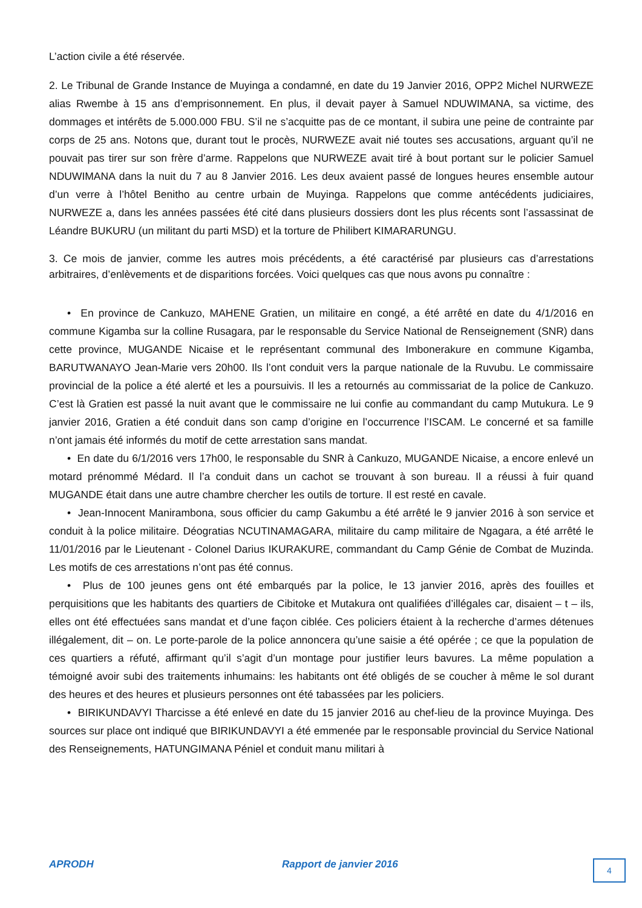L’action civile a été réservée.
2. Le Tribunal de Grande Instance de Muyinga a condamné, en date du 19 Janvier 2016, OPP2 Michel NURWEZE alias Rwembe à 15 ans d’emprisonnement. En plus, il devait payer à Samuel NDUWIMANA, sa victime, des dommages et intérêts de 5.000.000 FBU. S’il ne s’acquitte pas de ce montant, il subira une peine de contrainte par corps de 25 ans. Notons que, durant tout le procès, NURWEZE avait nié toutes ses accusations, arguant qu’il ne pouvait pas tirer sur son frère d’arme. Rappelons que NURWEZE avait tiré à bout portant sur le policier Samuel NDUWIMANA dans la nuit du 7 au 8 Janvier 2016. Les deux avaient passé de longues heures ensemble autour d’un verre à l’hôtel Benitho au centre urbain de Muyinga. Rappelons que comme antécédents judiciaires, NURWEZE a, dans les années passées été cité dans plusieurs dossiers dont les plus récents sont l’assassinat de Léandre BUKURU (un militant du parti MSD) et la torture de Philibert KIMARARUNGU.
3. Ce mois de janvier, comme les autres mois précédents, a été caractérisé par plusieurs cas d’arrestations arbitraires, d’enlèvements et de disparitions forcées. Voici quelques cas que nous avons pu connaître :
• En province de Cankuzo, MAHENE Gratien, un militaire en congé, a été arrêté en date du 4/1/2016 en commune Kigamba sur la colline Rusagara, par le responsable du Service National de Renseignement (SNR) dans cette province, MUGANDE Nicaise et le représentant communal des Imbonerakure en commune Kigamba, BARUTWANAYO Jean-Marie vers 20h00. Ils l’ont conduit vers la parque nationale de la Ruvubu. Le commissaire provincial de la police a été alerté et les a poursuivis. Il les a retournés au commissariat de la police de Cankuzo. C’est là Gratien est passé la nuit avant que le commissaire ne lui confie au commandant du camp Mutukura. Le 9 janvier 2016, Gratien a été conduit dans son camp d’origine en l’occurrence l’ISCAM. Le concerné et sa famille n’ont jamais été informés du motif de cette arrestation sans mandat.
• En date du 6/1/2016 vers 17h00, le responsable du SNR à Cankuzo, MUGANDE Nicaise, a encore enlevé un motard prénommé Médard. Il l’a conduit dans un cachot se trouvant à son bureau. Il a réussi à fuir quand MUGANDE était dans une autre chambre chercher les outils de torture. Il est resté en cavale.
• Jean-Innocent Manirambona, sous officier du camp Gakumbu a été arrêté le 9 janvier 2016 à son service et conduit à la police militaire. Déogratias NCUTINAMAGARA, militaire du camp militaire de Ngagara, a été arrêté le 11/01/2016 par le Lieutenant - Colonel Darius IKURAKURE, commandant du Camp Génie de Combat de Muzinda. Les motifs de ces arrestations n’ont pas été connus.
• Plus de 100 jeunes gens ont été embarqués par la police, le 13 janvier 2016, après des fouilles et perquisitions que les habitants des quartiers de Cibitoke et Mutakura ont qualifiées d’illégales car, disaient – t – ils, elles ont été effectuées sans mandat et d’une façon ciblée. Ces policiers étaient à la recherche d’armes détenues illégalement, dit – on. Le porte-parole de la police annoncera qu’une saisie a été opérée ; ce que la population de ces quartiers a réfuté, affirmant qu’il s’agit d’un montage pour justifier leurs bavures. La même population a témoigné avoir subi des traitements inhumains: les habitants ont été obligés de se coucher à même le sol durant des heures et des heures et plusieurs personnes ont été tabassées par les policiers.
• BIRIKUNDAVYI Tharcisse a été enlevé en date du 15 janvier 2016 au chef-lieu de la province Muyinga. Des sources sur place ont indiqué que BIRIKUNDAVYI a été emmenée par le responsable provincial du Service National des Renseignements, HATUNGIMANA Péniel et conduit manu militari à
APRODH Rapport de janvier 2016 4